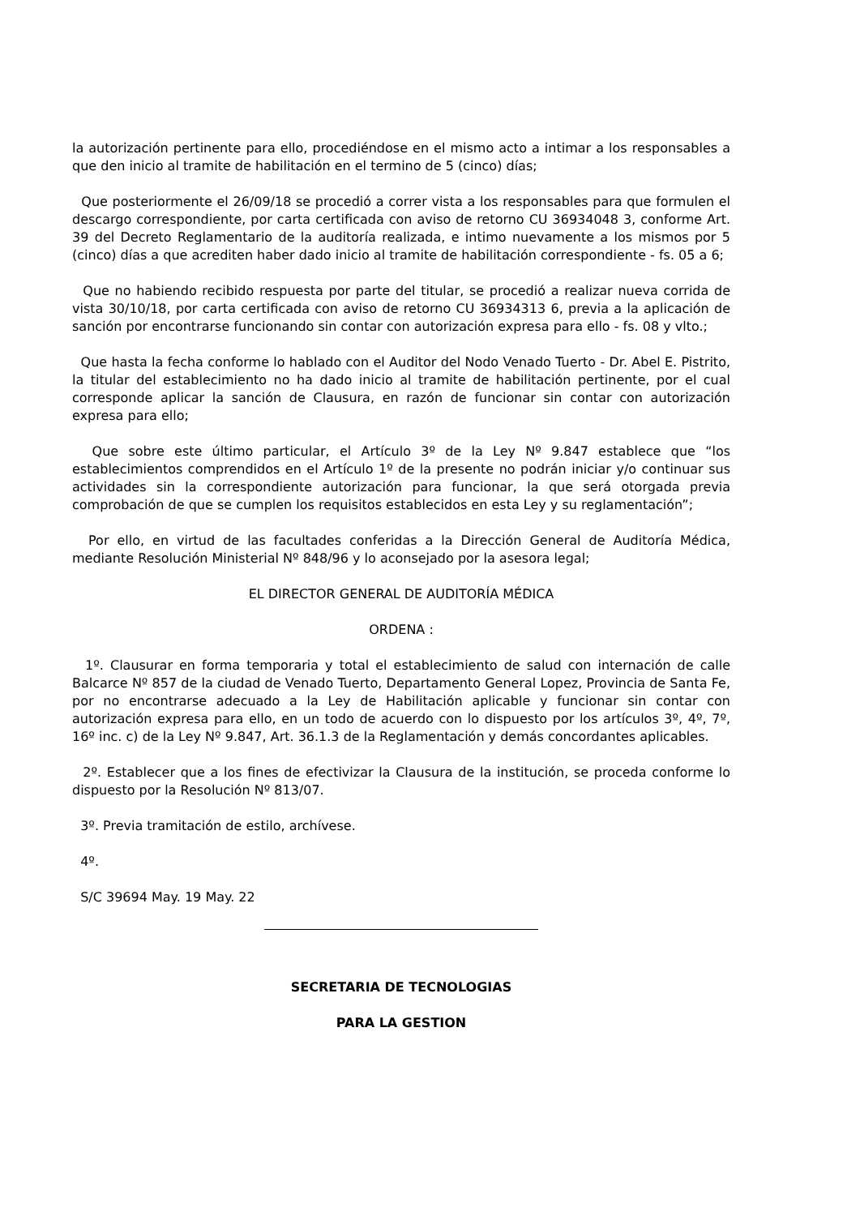la autorización pertinente para ello, procediéndose en el mismo acto a intimar a los responsables a que den inicio al tramite de habilitación en el termino de 5 (cinco) días;
Que posteriormente el 26/09/18 se procedió a correr vista a los responsables para que formulen el descargo correspondiente, por carta certificada con aviso de retorno CU 36934048 3, conforme Art. 39 del Decreto Reglamentario de la auditoría realizada, e intimo nuevamente a los mismos por 5 (cinco) días a que acrediten haber dado inicio al tramite de habilitación correspondiente - fs. 05 a 6;
Que no habiendo recibido respuesta por parte del titular, se procedió a realizar nueva corrida de vista 30/10/18, por carta certificada con aviso de retorno CU 36934313 6, previa a la aplicación de sanción por encontrarse funcionando sin contar con autorización expresa para ello - fs. 08 y vlto.;
Que hasta la fecha conforme lo hablado con el Auditor del Nodo Venado Tuerto - Dr. Abel E. Pistrito, la titular del establecimiento no ha dado inicio al tramite de habilitación pertinente, por el cual corresponde aplicar la sanción de Clausura, en razón de funcionar sin contar con autorización expresa para ello;
Que sobre este último particular, el Artículo 3º de la Ley Nº 9.847 establece que “los establecimientos comprendidos en el Artículo 1º de la presente no podrán iniciar y/o continuar sus actividades sin la correspondiente autorización para funcionar, la que será otorgada previa comprobación de que se cumplen los requisitos establecidos en esta Ley y su reglamentación”;
Por ello, en virtud de las facultades conferidas a la Dirección General de Auditoría Médica, mediante Resolución Ministerial Nº 848/96 y lo aconsejado por la asesora legal;
EL DIRECTOR GENERAL DE AUDITORÍA MÉDICA
ORDENA :
1º. Clausurar en forma temporaria y total el establecimiento de salud con internación de calle Balcarce Nº 857 de la ciudad de Venado Tuerto, Departamento General Lopez, Provincia de Santa Fe, por no encontrarse adecuado a la Ley de Habilitación aplicable y funcionar sin contar con autorización expresa para ello, en un todo de acuerdo con lo dispuesto por los artículos 3º, 4º, 7º, 16º inc. c) de la Ley Nº 9.847, Art. 36.1.3 de la Reglamentación y demás concordantes aplicables.
2º. Establecer que a los fines de efectivizar la Clausura de la institución, se proceda conforme lo dispuesto por la Resolución Nº 813/07.
3º. Previa tramitación de estilo, archívese.
4º.
S/C 39694 May. 19 May. 22
SECRETARIA DE TECNOLOGIAS
PARA LA GESTION